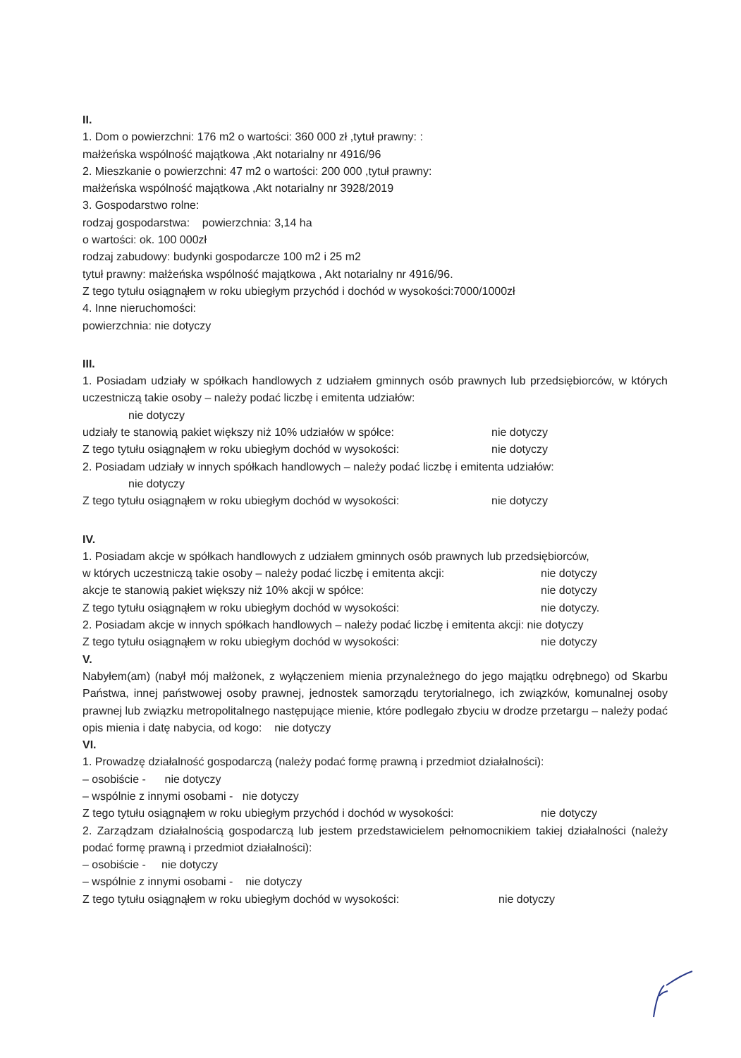II.
1. Dom o powierzchni: 176 m2 o wartości: 360 000 zł ,tytuł prawny: :
małżeńska wspólność majątkowa ,Akt notarialny nr 4916/96
2. Mieszkanie o powierzchni: 47 m2 o wartości: 200 000 ,tytuł prawny:
małżeńska wspólność majątkowa ,Akt notarialny nr 3928/2019
3. Gospodarstwo rolne:
rodzaj gospodarstwa: powierzchnia: 3,14 ha
o wartości: ok. 100 000zł
rodzaj zabudowy: budynki gospodarcze 100 m2 i 25 m2
tytuł prawny: małżeńska wspólność majątkowa , Akt notarialny nr 4916/96.
Z tego tytułu osiągnąłem w roku ubiegłym przychód i dochód w wysokości:7000/1000zł
4. Inne nieruchomości:
powierzchnia: nie dotyczy
III.
1. Posiadam udziały w spółkach handlowych z udziałem gminnych osób prawnych lub przedsiębiorców, w których uczestniczą takie osoby – należy podać liczbę i emitenta udziałów:
nie dotyczy
udziały te stanowią pakiet większy niż 10% udziałów w spółce: nie dotyczy
Z tego tytułu osiągnąłem w roku ubiegłym dochód w wysokości: nie dotyczy
2. Posiadam udziały w innych spółkach handlowych – należy podać liczbę i emitenta udziałów:
nie dotyczy
Z tego tytułu osiągnąłem w roku ubiegłym dochód w wysokości: nie dotyczy
IV.
1. Posiadam akcje w spółkach handlowych z udziałem gminnych osób prawnych lub przedsiębiorców,
w których uczestniczą takie osoby – należy podać liczbę i emitenta akcji: nie dotyczy
akcje te stanowią pakiet większy niż 10% akcji w spółce: nie dotyczy
Z tego tytułu osiągnąłem w roku ubiegłym dochód w wysokości: nie dotyczy.
2. Posiadam akcje w innych spółkach handlowych – należy podać liczbę i emitenta akcji: nie dotyczy
Z tego tytułu osiągnąłem w roku ubiegłym dochód w wysokości: nie dotyczy
V.
Nabyłem(am) (nabył mój małżonek, z wyłączeniem mienia przynależnego do jego majątku odrębnego) od Skarbu Państwa, innej państwowej osoby prawnej, jednostek samorządu terytorialnego, ich związków, komunalnej osoby prawnej lub związku metropolitalnego następujące mienie, które podlegało zbyciu w drodze przetargu – należy podać opis mienia i datę nabycia, od kogo: nie dotyczy
VI.
1. Prowadzę działalność gospodarczą (należy podać formę prawną i przedmiot działalności):
– osobiście - nie dotyczy
– wspólnie z innymi osobami - nie dotyczy
Z tego tytułu osiągnąłem w roku ubiegłym przychód i dochód w wysokości: nie dotyczy
2. Zarządzam działalnością gospodarczą lub jestem przedstawicielem pełnomocnikiem takiej działalności (należy podać formę prawną i przedmiot działalności):
– osobiście - nie dotyczy
– wspólnie z innymi osobami - nie dotyczy
Z tego tytułu osiągnąłem w roku ubiegłym dochód w wysokości: nie dotyczy